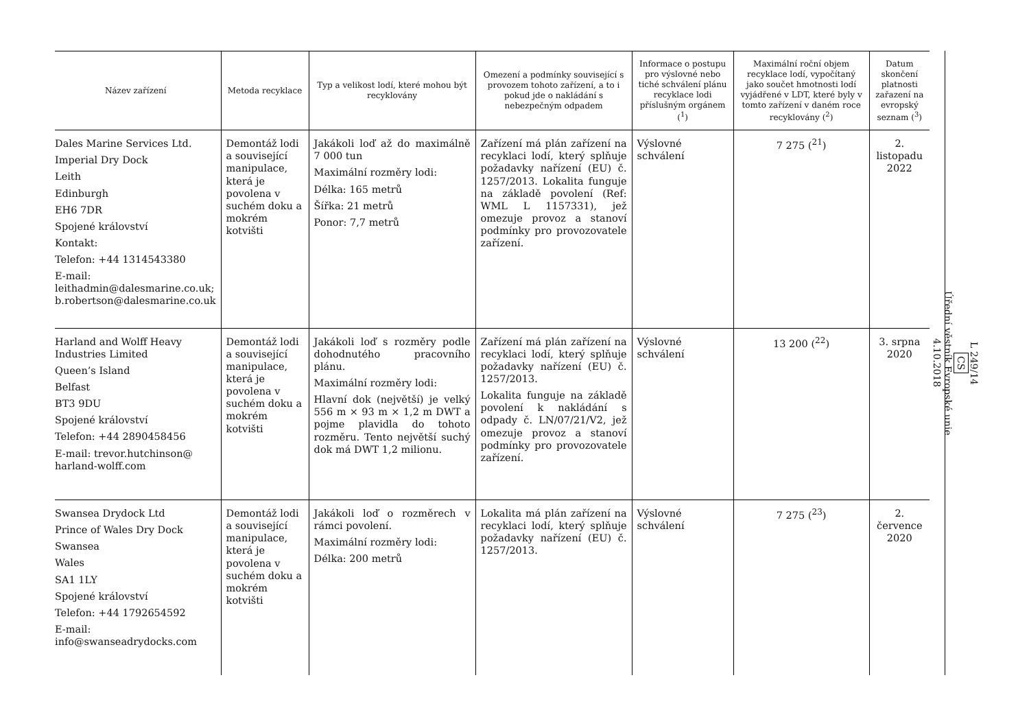| Název zařízení | Metoda recyklace | Typ a velikost lodí, které mohou být recyklovány | Omezení a podmínky související s provozem tohoto zařízení, a to i pokud jde o nakládání s nebezpečným odpadem | Informace o postupu pro výslovné nebo tiché schválení plánu recyklace lodi příslušným orgánem (<sup>1</sup>) | Maximální roční objem recyklace lodí, vypočítaný jako součet hmotnosti lodí vyjádřené v LDT, které byly v tomto zařízení v daném roce recyklovány (<sup>2</sup>) | Datum skončení platnosti zařazení na evropský seznam (<sup>3</sup>) |
| --- | --- | --- | --- | --- | --- | --- |
| Dales Marine Services Ltd. Imperial Dry Dock Leith Edinburgh EH6 7DR Spojené království Kontakt: Telefon: +44 1314543380 E-mail: leithadmin@dalesmarine.co.uk; b.robertson@dalesmarine.co.uk | Demontáž lodi a související manipulace, která je povolena v suchém doku a mokrém kotvišti | Jakákoli loď až do maximálně 7 000 tun Maximální rozměry lodi: Délka: 165 metrů Šířka: 21 metrů Ponor: 7,7 metrů | Zařízení má plán zařízení na recyklaci lodí, který splňuje požadavky nařízení (EU) č. 1257/2013. Lokalita funguje na základě povolení (Ref: WML L 1157331), jež omezuje provoz a stanoví podmínky pro provozovatele zařízení. | Výslovné schválení | 7 275 (<sup>21</sup>) | 2. listopadu 2022 |
| Harland and Wolff Heavy Industries Limited Queen’s Island Belfast BT3 9DU Spojené království Telefon: +44 2890458456 E-mail: trevor.hutchinson@ harland-wolff.com | Demontáž lodi a související manipulace, která je povolena v suchém doku a mokrém kotvišti | Jakákoli loď s rozměry podle dohodnutého pracovního plánu. Maximální rozměry lodi: Hlavní dok (největší) je velký 556 m × 93 m × 1,2 m DWT a pojme plavidla do tohoto rozměru. Tento největší suchý dok má DWT 1,2 milionu. | Zařízení má plán zařízení na recyklaci lodí, který splňuje požadavky nařízení (EU) č. 1257/2013. Lokalita funguje na základě povolení k nakládání s odpady č. LN/07/21/V2, jež omezuje provoz a stanoví podmínky pro provozovatele zařízení. | Výslovné schválení | 13 200 (<sup>22</sup>) | 3. srpna 2020 |
| Swansea Drydock Ltd Prince of Wales Dry Dock Swansea Wales SA1 1LY Spojené království Telefon: +44 1792654592 E-mail: info@swanseadrydocks.com | Demontáž lodi a související manipulace, která je povolena v suchém doku a mokrém kotvišti | Jakákoli loď o rozměrech v rámci povolení. Maximální rozměry lodi: Délka: 200 metrů | Lokalita má plán zařízení na recyklaci lodí, který splňuje požadavky nařízení (EU) č. 1257/2013. | Výslovné schválení | 7 275 (<sup>23</sup>) | 2. července 2020 |
L 249/14
CS
Úřední věstník Evropské unie
4.10.2018